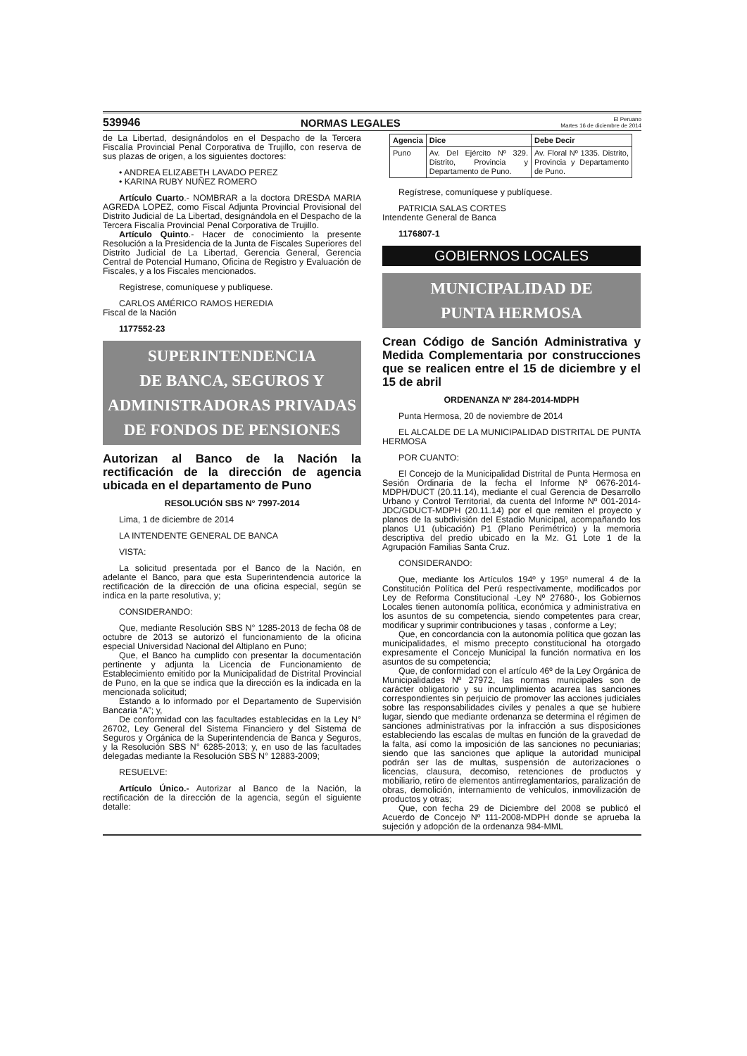539946 NORMAS LEGALES El Peruano
Martes 16 de diciembre de 2014
de La Libertad, designándolos en el Despacho de la Tercera Fiscalía Provincial Penal Corporativa de Trujillo, con reserva de sus plazas de origen, a los siguientes doctores:
• ANDREA ELIZABETH LAVADO PEREZ
• KARINA RUBY NUÑEZ ROMERO
Artículo Cuarto.- NOMBRAR a la doctora DRESDA MARIA AGREDA LOPEZ, como Fiscal Adjunta Provincial Provisional del Distrito Judicial de La Libertad, designándola en el Despacho de la Tercera Fiscalía Provincial Penal Corporativa de Trujillo.
Artículo Quinto.- Hacer de conocimiento la presente Resolución a la Presidencia de la Junta de Fiscales Superiores del Distrito Judicial de La Libertad, Gerencia General, Gerencia Central de Potencial Humano, Oficina de Registro y Evaluación de Fiscales, y a los Fiscales mencionados.
Regístrese, comuníquese y publíquese.
CARLOS AMÉRICO RAMOS HEREDIA
Fiscal de la Nación
1177552-23
SUPERINTENDENCIA
DE BANCA, SEGUROS Y
ADMINISTRADORAS PRIVADAS
DE FONDOS DE PENSIONES
Autorizan al Banco de la Nación la rectificación de la dirección de agencia ubicada en el departamento de Puno
RESOLUCIÓN SBS N° 7997-2014
Lima, 1 de diciembre de 2014
LA INTENDENTE GENERAL DE BANCA
VISTA:
La solicitud presentada por el Banco de la Nación, en adelante el Banco, para que esta Superintendencia autorice la rectificación de la dirección de una oficina especial, según se indica en la parte resolutiva, y;
CONSIDERANDO:
Que, mediante Resolución SBS N° 1285-2013 de fecha 08 de octubre de 2013 se autorizó el funcionamiento de la oficina especial Universidad Nacional del Altiplano en Puno;
Que, el Banco ha cumplido con presentar la documentación pertinente y adjunta la Licencia de Funcionamiento de Establecimiento emitido por la Municipalidad de Distrital Provincial de Puno, en la que se indica que la dirección es la indicada en la mencionada solicitud;
Estando a lo informado por el Departamento de Supervisión Bancaria “A”; y,
De conformidad con las facultades establecidas en la Ley N° 26702, Ley General del Sistema Financiero y del Sistema de Seguros y Orgánica de la Superintendencia de Banca y Seguros, y la Resolución SBS N° 6285-2013; y, en uso de las facultades delegadas mediante la Resolución SBS N° 12883-2009;
RESUELVE:
Artículo Único.- Autorizar al Banco de la Nación, la rectificación de la dirección de la agencia, según el siguiente detalle:
| Agencia | Dice | Debe Decir |
| --- | --- | --- |
| Puno | Av. Del Ejército Nº 329. Distrito, Provincia y Departamento de Puno. | Av. Floral Nº 1335. Distrito, Provincia y Departamento de Puno. |
Regístrese, comuníquese y publíquese.
PATRICIA SALAS CORTES
Intendente General de Banca
1176807-1
GOBIERNOS LOCALES
MUNICIPALIDAD DE
PUNTA HERMOSA
Crean Código de Sanción Administrativa y Medida Complementaria por construcciones que se realicen entre el 15 de diciembre y el 15 de abril
ORDENANZA Nº 284-2014-MDPH
Punta Hermosa, 20 de noviembre de 2014
EL ALCALDE DE LA MUNICIPALIDAD DISTRITAL DE PUNTA HERMOSA
POR CUANTO:
El Concejo de la Municipalidad Distrital de Punta Hermosa en Sesión Ordinaria de la fecha el Informe Nº 0676-2014-MDPH/DUCT (20.11.14), mediante el cual Gerencia de Desarrollo Urbano y Control Territorial, da cuenta del Informe Nº 001-2014-JDC/GDUCT-MDPH (20.11.14) por el que remiten el proyecto y planos de la subdivisión del Estadio Municipal, acompañando los planos U1 (ubicación) P1 (Plano Perimétrico) y la memoria descriptiva del predio ubicado en la Mz. G1 Lote 1 de la Agrupación Familias Santa Cruz.
CONSIDERANDO:
Que, mediante los Artículos 194º y 195º numeral 4 de la Constitución Política del Perú respectivamente, modificados por Ley de Reforma Constitucional -Ley Nº 27680-, los Gobiernos Locales tienen autonomía política, económica y administrativa en los asuntos de su competencia, siendo competentes para crear, modificar y suprimir contribuciones y tasas , conforme a Ley;
Que, en concordancia con la autonomía política que gozan las municipalidades, el mismo precepto constitucional ha otorgado expresamente el Concejo Municipal la función normativa en los asuntos de su competencia;
Que, de conformidad con el artículo 46º de la Ley Orgánica de Municipalidades Nº 27972, las normas municipales son de carácter obligatorio y su incumplimiento acarrea las sanciones correspondientes sin perjuicio de promover las acciones judiciales sobre las responsabilidades civiles y penales a que se hubiere lugar, siendo que mediante ordenanza se determina el régimen de sanciones administrativas por la infracción a sus disposiciones estableciendo las escalas de multas en función de la gravedad de la falta, así como la imposición de las sanciones no pecuniarias; siendo que las sanciones que aplique la autoridad municipal podrán ser las de multas, suspensión de autorizaciones o licencias, clausura, decomiso, retenciones de productos y mobiliario, retiro de elementos antirreglamentarios, paralización de obras, demolición, internamiento de vehículos, inmovilización de productos y otras;
Que, con fecha 29 de Diciembre del 2008 se publicó el Acuerdo de Concejo Nº 111-2008-MDPH donde se aprueba la sujeción y adopción de la ordenanza 984-MML